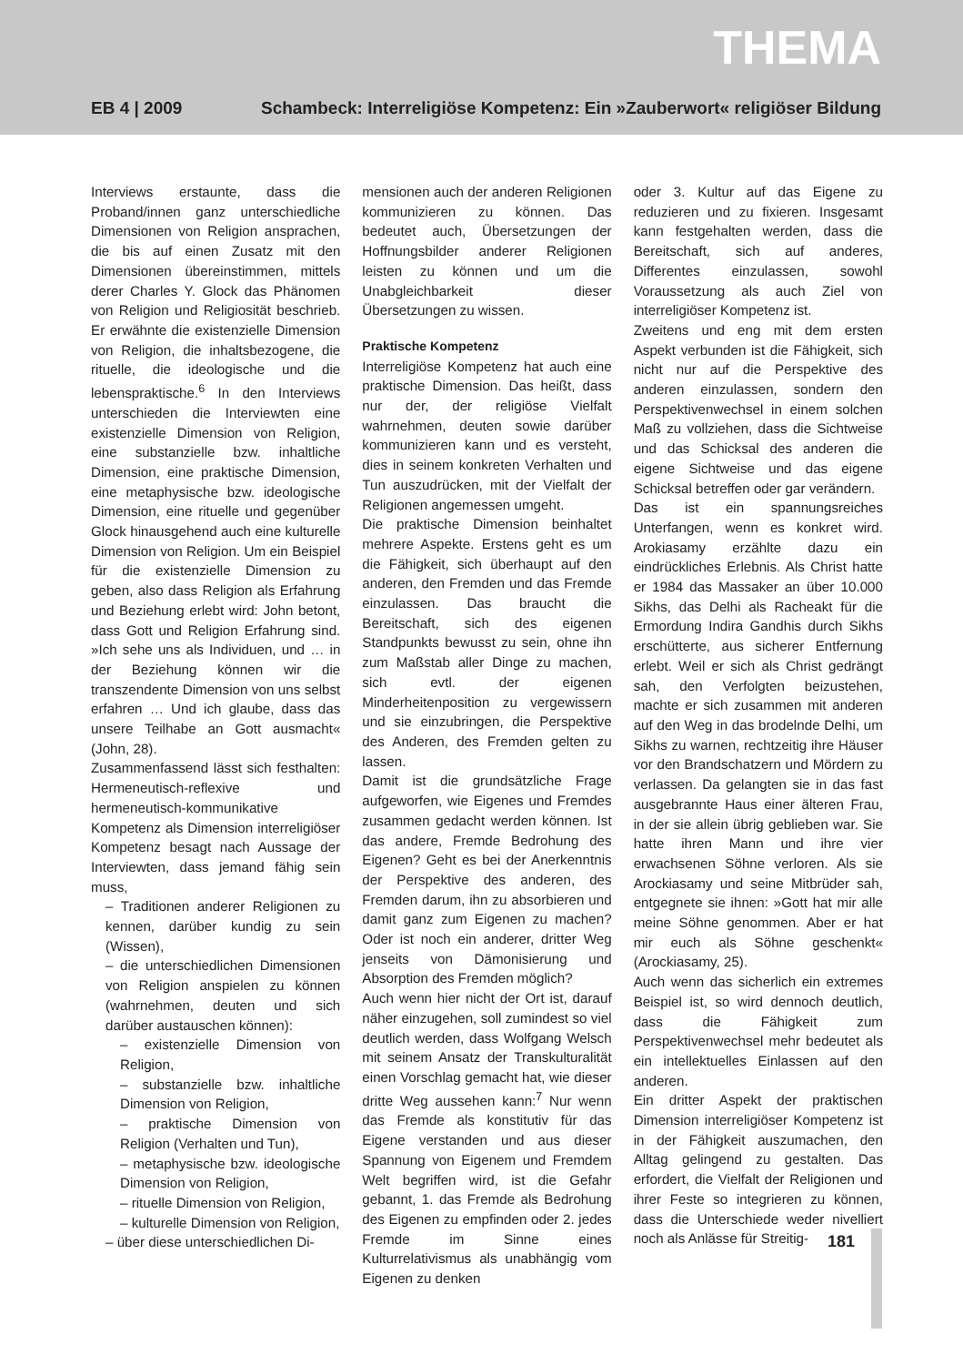THEMA
EB 4 | 2009 Schambeck: Interreligiöse Kompetenz: Ein »Zauberwort« religiöser Bildung
Interviews erstaunte, dass die Proband/innen ganz unterschiedliche Dimensionen von Religion ansprachen, die bis auf einen Zusatz mit den Dimensionen übereinstimmen, mittels derer Charles Y. Glock das Phänomen von Religion und Religiosität beschrieb. Er erwähnte die existenzielle Dimension von Religion, die inhaltsbezogene, die rituelle, die ideologische und die lebenspraktische.<sup>6</sup> In den Interviews unterschieden die Interviewten eine existenzielle Dimension von Religion, eine substanzielle bzw. inhaltliche Dimension, eine praktische Dimension, eine metaphysische bzw. ideologische Dimension, eine rituelle und gegenüber Glock hinausgehend auch eine kulturelle Dimension von Religion. Um ein Beispiel für die existenzielle Dimension zu geben, also dass Religion als Erfahrung und Beziehung erlebt wird: John betont, dass Gott und Religion Erfahrung sind. »Ich sehe uns als Individuen, und … in der Beziehung können wir die transzendente Dimension von uns selbst erfahren … Und ich glaube, dass das unsere Teilhabe an Gott ausmacht« (John, 28).
Zusammenfassend lässt sich festhalten: Hermeneutisch-reflexive und hermeneutisch-kommunikative Kompetenz als Dimension interreligiöser Kompetenz besagt nach Aussage der Interviewten, dass jemand fähig sein muss,
– Traditionen anderer Religionen zu kennen, darüber kundig zu sein (Wissen),
– die unterschiedlichen Dimensionen von Religion anspielen zu können (wahrnehmen, deuten und sich darüber austauschen können):
– existenzielle Dimension von Religion,
– substanzielle bzw. inhaltliche Dimension von Religion,
– praktische Dimension von Religion (Verhalten und Tun),
– metaphysische bzw. ideologische Dimension von Religion,
– rituelle Dimension von Religion,
– kulturelle Dimension von Religion,
– über diese unterschiedlichen Di-
mensionen auch der anderen Religionen kommunizieren zu können. Das bedeutet auch, Übersetzungen der Hoffnungsbilder anderer Religionen leisten zu können und um die Unabgleichbarkeit dieser Übersetzungen zu wissen.
Praktische Kompetenz
Interreligiöse Kompetenz hat auch eine praktische Dimension. Das heißt, dass nur der, der religiöse Vielfalt wahrnehmen, deuten sowie darüber kommunizieren kann und es versteht, dies in seinem konkreten Verhalten und Tun auszudrücken, mit der Vielfalt der Religionen angemessen umgeht.
Die praktische Dimension beinhaltet mehrere Aspekte. Erstens geht es um die Fähigkeit, sich überhaupt auf den anderen, den Fremden und das Fremde einzulassen. Das braucht die Bereitschaft, sich des eigenen Standpunkts bewusst zu sein, ohne ihn zum Maßstab aller Dinge zu machen, sich evtl. der eigenen Minderheitenposition zu vergewissern und sie einzubringen, die Perspektive des Anderen, des Fremden gelten zu lassen.
Damit ist die grundsätzliche Frage aufgeworfen, wie Eigenes und Fremdes zusammen gedacht werden können. Ist das andere, Fremde Bedrohung des Eigenen? Geht es bei der Anerkenntnis der Perspektive des anderen, des Fremden darum, ihn zu absorbieren und damit ganz zum Eigenen zu machen? Oder ist noch ein anderer, dritter Weg jenseits von Dämonisierung und Absorption des Fremden möglich?
Auch wenn hier nicht der Ort ist, darauf näher einzugehen, soll zumindest so viel deutlich werden, dass Wolfgang Welsch mit seinem Ansatz der Transkulturalität einen Vorschlag gemacht hat, wie dieser dritte Weg aussehen kann:<sup>7</sup> Nur wenn das Fremde als konstitutiv für das Eigene verstanden und aus dieser Spannung von Eigenem und Fremdem Welt begriffen wird, ist die Gefahr gebannt, 1. das Fremde als Bedrohung des Eigenen zu empfinden oder 2. jedes Fremde im Sinne eines Kulturrelativismus als unabhängig vom Eigenen zu denken
oder 3. Kultur auf das Eigene zu reduzieren und zu fixieren. Insgesamt kann festgehalten werden, dass die Bereitschaft, sich auf anderes, Differentes einzulassen, sowohl Voraussetzung als auch Ziel von interreligiöser Kompetenz ist.
Zweitens und eng mit dem ersten Aspekt verbunden ist die Fähigkeit, sich nicht nur auf die Perspektive des anderen einzulassen, sondern den Perspektivenwechsel in einem solchen Maß zu vollziehen, dass die Sichtweise und das Schicksal des anderen die eigene Sichtweise und das eigene Schicksal betreffen oder gar verändern.
Das ist ein spannungsreiches Unterfangen, wenn es konkret wird. Arokiasamy erzählte dazu ein eindrückliches Erlebnis. Als Christ hatte er 1984 das Massaker an über 10.000 Sikhs, das Delhi als Racheakt für die Ermordung Indira Gandhis durch Sikhs erschütterte, aus sicherer Entfernung erlebt. Weil er sich als Christ gedrängt sah, den Verfolgten beizustehen, machte er sich zusammen mit anderen auf den Weg in das brodelnde Delhi, um Sikhs zu warnen, rechtzeitig ihre Häuser vor den Brandschatzern und Mördern zu verlassen. Da gelangten sie in das fast ausgebrannte Haus einer älteren Frau, in der sie allein übrig geblieben war. Sie hatte ihren Mann und ihre vier erwachsenen Söhne verloren. Als sie Arockiasamy und seine Mitbrüder sah, entgegnete sie ihnen: »Gott hat mir alle meine Söhne genommen. Aber er hat mir euch als Söhne geschenkt« (Arockiasamy, 25).
Auch wenn das sicherlich ein extremes Beispiel ist, so wird dennoch deutlich, dass die Fähigkeit zum Perspektivenwechsel mehr bedeutet als ein intellektuelles Einlassen auf den anderen.
Ein dritter Aspekt der praktischen Dimension interreligiöser Kompetenz ist in der Fähigkeit auszumachen, den Alltag gelingend zu gestalten. Das erfordert, die Vielfalt der Religionen und ihrer Feste so integrieren zu können, dass die Unterschiede weder nivelliert noch als Anlässe für Streitig-
181